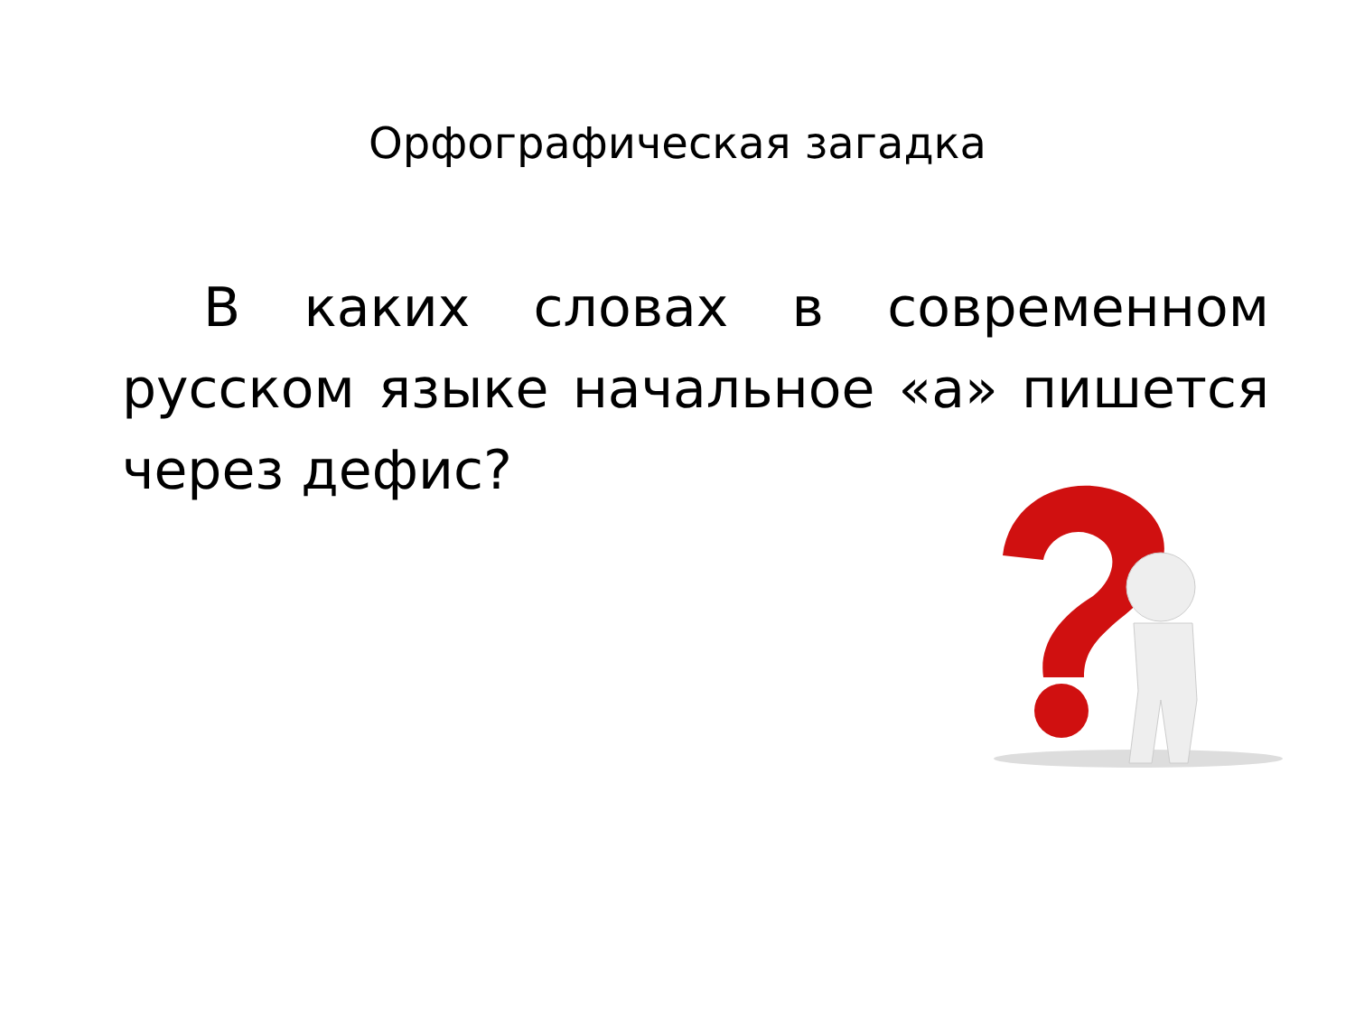Орфографическая загадка
В каких словах в современном русском языке начальное «а» пишется через дефис?